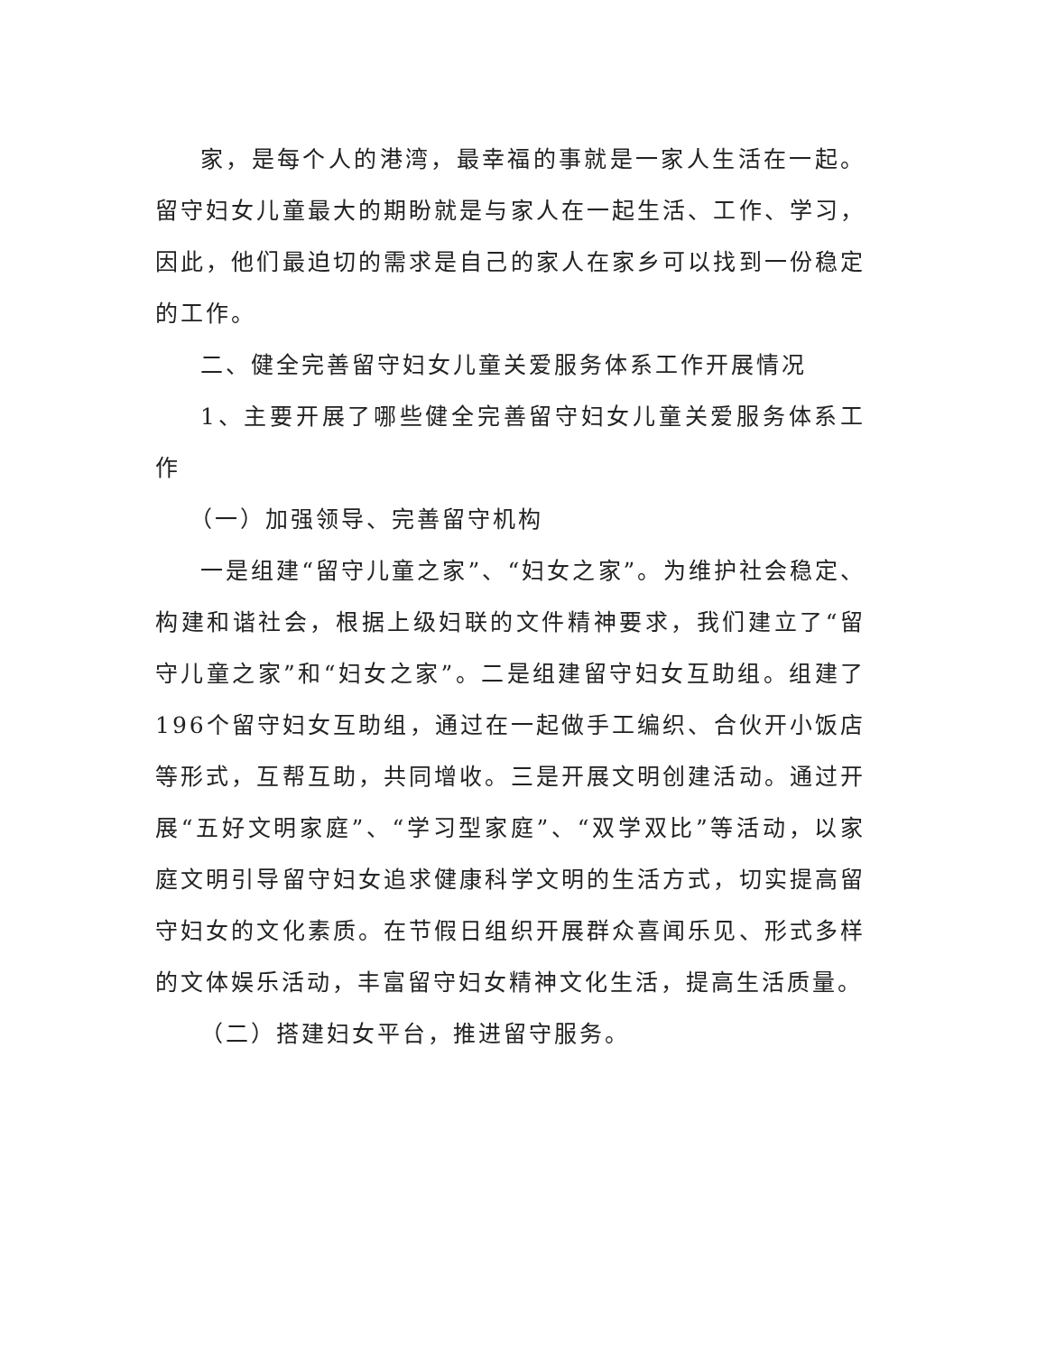家，是每个人的港湾，最幸福的事就是一家人生活在一起。留守妇女儿童最大的期盼就是与家人在一起生活、工作、学习，因此，他们最迫切的需求是自己的家人在家乡可以找到一份稳定的工作。
二、健全完善留守妇女儿童关爱服务体系工作开展情况
1、主要开展了哪些健全完善留守妇女儿童关爱服务体系工作
（一）加强领导、完善留守机构
一是组建“留守儿童之家”、“妇女之家”。为维护社会稳定、构建和谐社会，根据上级妇联的文件精神要求，我们建立了“留守儿童之家”和“妇女之家”。二是组建留守妇女互助组。组建了196个留守妇女互助组，通过在一起做手工编织、合伙开小饭店等形式，互帮互助，共同增收。三是开展文明创建活动。通过开展“五好文明家庭”、“学习型家庭”、“双学双比”等活动，以家庭文明引导留守妇女追求健康科学文明的生活方式，切实提高留守妇女的文化素质。在节假日组织开展群众喜闻乐见、形式多样的文体娱乐活动，丰富留守妇女精神文化生活，提高生活质量。
（二）搭建妇女平台，推进留守服务。